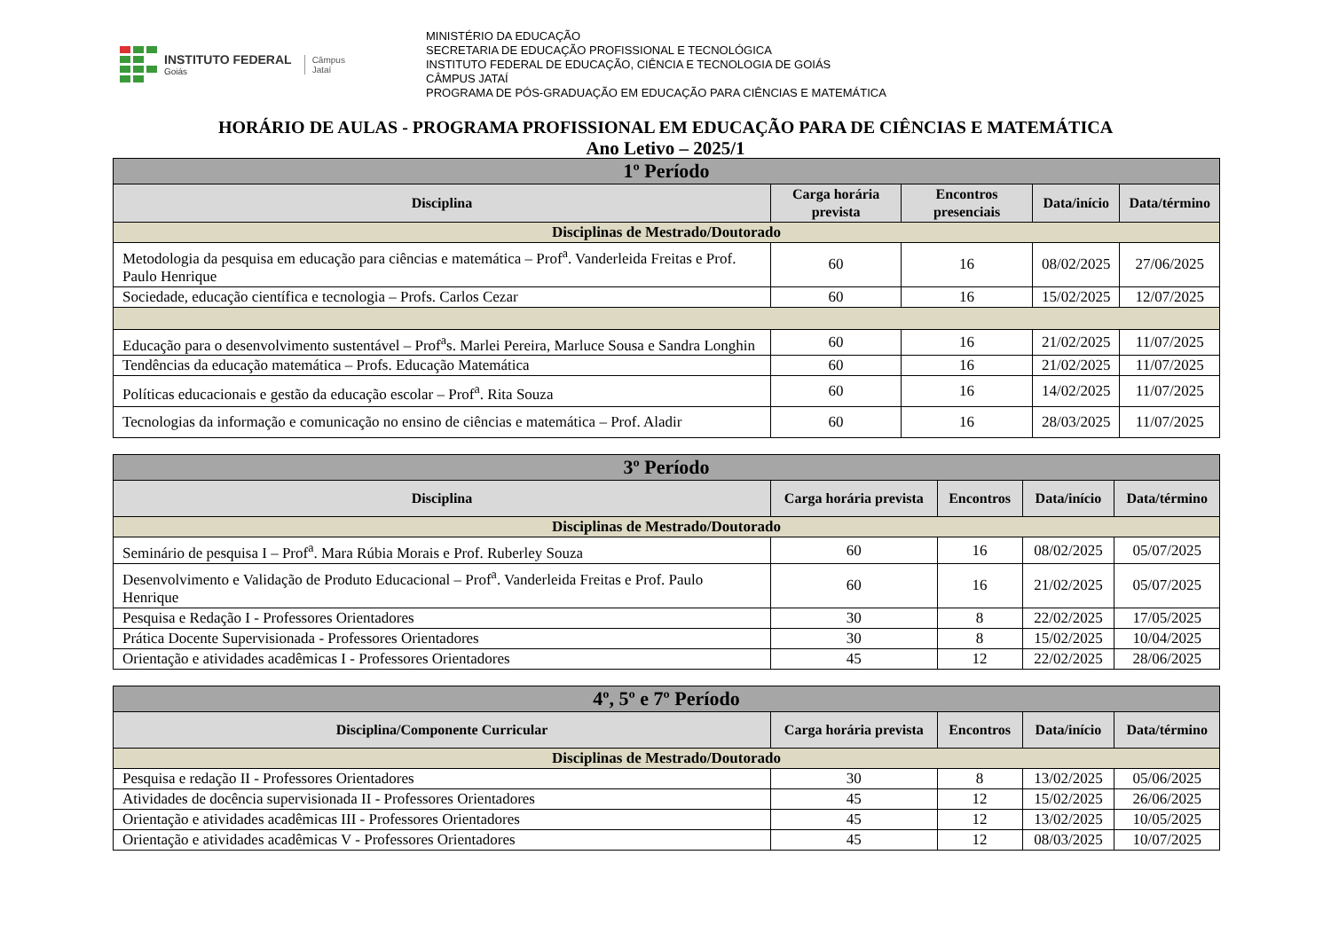INSTITUTO FEDERAL
Goiás
Câmpus
Jataí
MINISTÉRIO DA EDUCAÇÃO
SECRETARIA DE EDUCAÇÃO PROFISSIONAL E TECNOLÓGICA
INSTITUTO FEDERAL DE EDUCAÇÃO, CIÊNCIA E TECNOLOGIA DE GOIÁS
CÂMPUS JATAÍ
PROGRAMA DE PÓS-GRADUAÇÃO EM EDUCAÇÃO PARA CIÊNCIAS E MATEMÁTICA
HORÁRIO DE AULAS - PROGRAMA PROFISSIONAL EM EDUCAÇÃO PARA DE CIÊNCIAS E MATEMÁTICA
Ano Letivo – 2025/1
| 1º Período | | | | |
| --- | --- | --- | --- | --- |
| Disciplina | Carga horária prevista | Encontros presenciais | Data/início | Data/término |
| Disciplinas de Mestrado/Doutorado | | | | |
| Metodologia da pesquisa em educação para ciências e matemática – Prof<sup>a</sup>. Vanderleida Freitas e Prof. Paulo Henrique | 60 | 16 | 08/02/2025 | 27/06/2025 |
| Sociedade, educação científica e tecnologia – Profs. Carlos Cezar | 60 | 16 | 15/02/2025 | 12/07/2025 |
| Educação para o desenvolvimento sustentável – Prof<sup>a</sup>s. Marlei Pereira, Marluce Sousa e Sandra Longhin | 60 | 16 | 21/02/2025 | 11/07/2025 |
| Tendências da educação matemática – Profs. Educação Matemática | 60 | 16 | 21/02/2025 | 11/07/2025 |
| Políticas educacionais e gestão da educação escolar – Prof<sup>a</sup>. Rita Souza | 60 | 16 | 14/02/2025 | 11/07/2025 |
| Tecnologias da informação e comunicação no ensino de ciências e matemática – Prof. Aladir | 60 | 16 | 28/03/2025 | 11/07/2025 |
| 3º Período | | | | |
| --- | --- | --- | --- | --- |
| Disciplina | Carga horária prevista | Encontros | Data/início | Data/término |
| Disciplinas de Mestrado/Doutorado | | | | |
| Seminário de pesquisa I – Prof<sup>a</sup>. Mara Rúbia Morais e Prof. Ruberley Souza | 60 | 16 | 08/02/2025 | 05/07/2025 |
| Desenvolvimento e Validação de Produto Educacional – Prof<sup>a</sup>. Vanderleida Freitas e Prof. Paulo Henrique | 60 | 16 | 21/02/2025 | 05/07/2025 |
| Pesquisa e Redação I - Professores Orientadores | 30 | 8 | 22/02/2025 | 17/05/2025 |
| Prática Docente Supervisionada - Professores Orientadores | 30 | 8 | 15/02/2025 | 10/04/2025 |
| Orientação e atividades acadêmicas I - Professores Orientadores | 45 | 12 | 22/02/2025 | 28/06/2025 |
| 4º, 5º e 7º Período | | | | |
| --- | --- | --- | --- | --- |
| Disciplina/Componente Curricular | Carga horária prevista | Encontros | Data/início | Data/término |
| Disciplinas de Mestrado/Doutorado | | | | |
| Pesquisa e redação II - Professores Orientadores | 30 | 8 | 13/02/2025 | 05/06/2025 |
| Atividades de docência supervisionada II - Professores Orientadores | 45 | 12 | 15/02/2025 | 26/06/2025 |
| Orientação e atividades acadêmicas III - Professores Orientadores | 45 | 12 | 13/02/2025 | 10/05/2025 |
| Orientação e atividades acadêmicas V - Professores Orientadores | 45 | 12 | 08/03/2025 | 10/07/2025 |